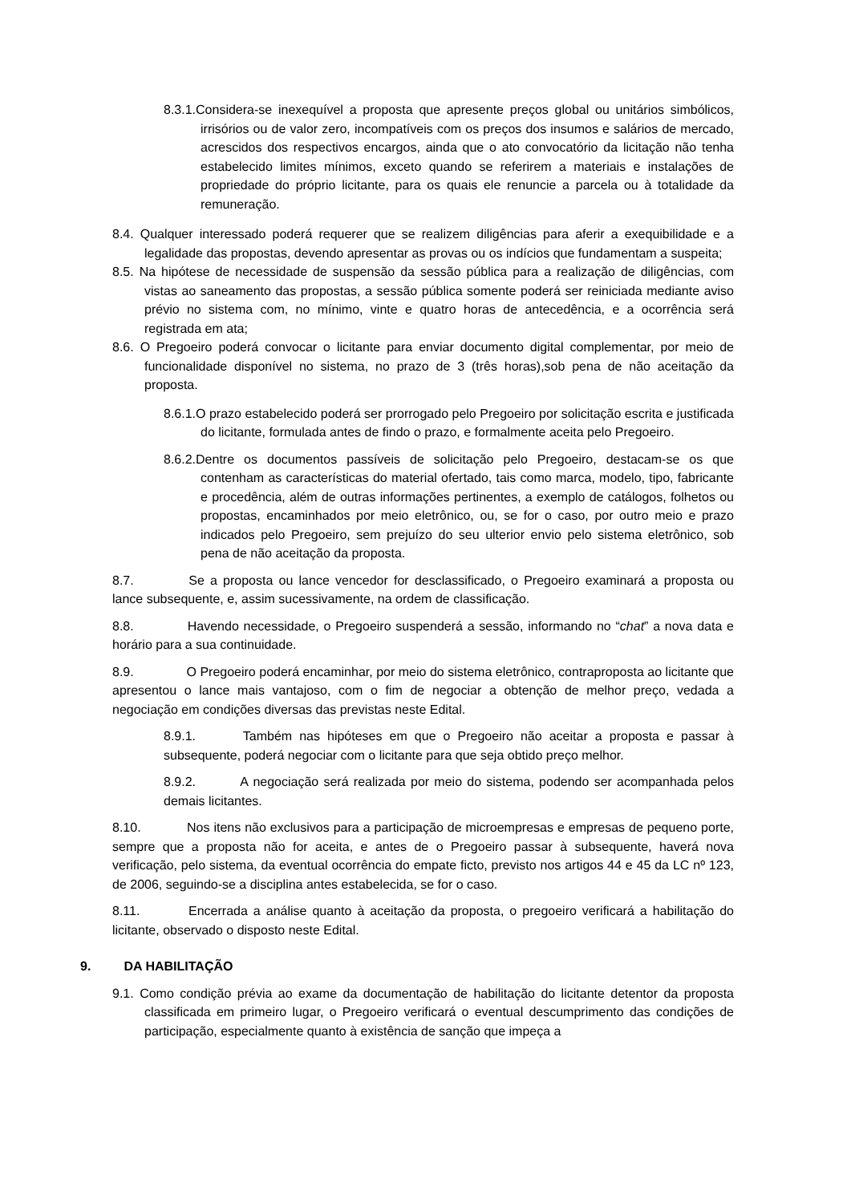8.3.1.Considera-se inexequível a proposta que apresente preços global ou unitários simbólicos, irrisórios ou de valor zero, incompatíveis com os preços dos insumos e salários de mercado, acrescidos dos respectivos encargos, ainda que o ato convocatório da licitação não tenha estabelecido limites mínimos, exceto quando se referirem a materiais e instalações de propriedade do próprio licitante, para os quais ele renuncie a parcela ou à totalidade da remuneração.
8.4. Qualquer interessado poderá requerer que se realizem diligências para aferir a exequibilidade e a legalidade das propostas, devendo apresentar as provas ou os indícios que fundamentam a suspeita;
8.5. Na hipótese de necessidade de suspensão da sessão pública para a realização de diligências, com vistas ao saneamento das propostas, a sessão pública somente poderá ser reiniciada mediante aviso prévio no sistema com, no mínimo, vinte e quatro horas de antecedência, e a ocorrência será registrada em ata;
8.6. O Pregoeiro poderá convocar o licitante para enviar documento digital complementar, por meio de funcionalidade disponível no sistema, no prazo de 3 (três horas),sob pena de não aceitação da proposta.
8.6.1.O prazo estabelecido poderá ser prorrogado pelo Pregoeiro por solicitação escrita e justificada do licitante, formulada antes de findo o prazo, e formalmente aceita pelo Pregoeiro.
8.6.2.Dentre os documentos passíveis de solicitação pelo Pregoeiro, destacam-se os que contenham as características do material ofertado, tais como marca, modelo, tipo, fabricante e procedência, além de outras informações pertinentes, a exemplo de catálogos, folhetos ou propostas, encaminhados por meio eletrônico, ou, se for o caso, por outro meio e prazo indicados pelo Pregoeiro, sem prejuízo do seu ulterior envio pelo sistema eletrônico, sob pena de não aceitação da proposta.
8.7. Se a proposta ou lance vencedor for desclassificado, o Pregoeiro examinará a proposta ou lance subsequente, e, assim sucessivamente, na ordem de classificação.
8.8. Havendo necessidade, o Pregoeiro suspenderá a sessão, informando no “chat” a nova data e horário para a sua continuidade.
8.9. O Pregoeiro poderá encaminhar, por meio do sistema eletrônico, contraproposta ao licitante que apresentou o lance mais vantajoso, com o fim de negociar a obtenção de melhor preço, vedada a negociação em condições diversas das previstas neste Edital.
8.9.1. Também nas hipóteses em que o Pregoeiro não aceitar a proposta e passar à subsequente, poderá negociar com o licitante para que seja obtido preço melhor.
8.9.2. A negociação será realizada por meio do sistema, podendo ser acompanhada pelos demais licitantes.
8.10. Nos itens não exclusivos para a participação de microempresas e empresas de pequeno porte, sempre que a proposta não for aceita, e antes de o Pregoeiro passar à subsequente, haverá nova verificação, pelo sistema, da eventual ocorrência do empate ficto, previsto nos artigos 44 e 45 da LC nº 123, de 2006, seguindo-se a disciplina antes estabelecida, se for o caso.
8.11. Encerrada a análise quanto à aceitação da proposta, o pregoeiro verificará a habilitação do licitante, observado o disposto neste Edital.
9. DA HABILITAÇÃO
9.1. Como condição prévia ao exame da documentação de habilitação do licitante detentor da proposta classificada em primeiro lugar, o Pregoeiro verificará o eventual descumprimento das condições de participação, especialmente quanto à existência de sanção que impeça a